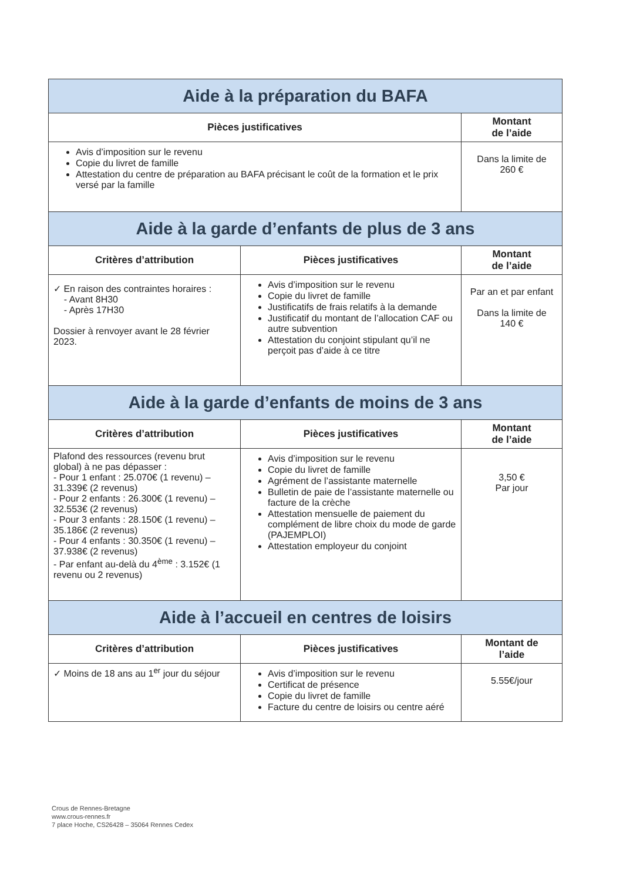| Aide à la préparation du BAFA | | |
| Pièces justificatives | | Montant de l’aide |
| Avis d’imposition sur le revenu Copie du livret de famille Attestation du centre de préparation au BAFA précisant le coût de la formation et le prix versé par la famille | | Dans la limite de 260 € |
| Aide à la garde d’enfants de plus de 3 ans | | |
| Critères d’attribution | Pièces justificatives | Montant de l’aide |
| ✓ En raison des contraintes horaires : - Avant 8H30 - Après 17H30 Dossier à renvoyer avant le 28 février 2023. | Avis d’imposition sur le revenu Copie du livret de famille Justificatifs de frais relatifs à la demande Justificatif du montant de l’allocation CAF ou autre subvention Attestation du conjoint stipulant qu’il ne perçoit pas d’aide à ce titre | Par an et par enfant Dans la limite de 140 € |
| Aide à la garde d’enfants de moins de 3 ans | | |
| Critères d’attribution | Pièces justificatives | Montant de l’aide |
| Plafond des ressources (revenu brut global) à ne pas dépasser : - Pour 1 enfant : 25.070€ (1 revenu) – 31.339€ (2 revenus) - Pour 2 enfants : 26.300€ (1 revenu) – 32.553€ (2 revenus) - Pour 3 enfants : 28.150€ (1 revenu) – 35.186€ (2 revenus) - Pour 4 enfants : 30.350€ (1 revenu) – 37.938€ (2 revenus) - Par enfant au-delà du 4<sup>ème</sup> : 3.152€ (1 revenu ou 2 revenus) | Avis d’imposition sur le revenu Copie du livret de famille Agrément de l’assistante maternelle Bulletin de paie de l’assistante maternelle ou facture de la crèche Attestation mensuelle de paiement du complément de libre choix du mode de garde (PAJEMPLOI) Attestation employeur du conjoint | 3,50 € Par jour |
| Aide à l’accueil en centres de loisirs | | |
| Critères d’attribution | Pièces justificatives | Montant de l’aide |
| ✓ Moins de 18 ans au 1<sup>er</sup> jour du séjour | Avis d’imposition sur le revenu Certificat de présence Copie du livret de famille Facture du centre de loisirs ou centre aéré | 5.55€/jour |
Crous de Rennes-Bretagne
www.crous-rennes.fr
7 place Hoche, CS26428 – 35064 Rennes Cedex